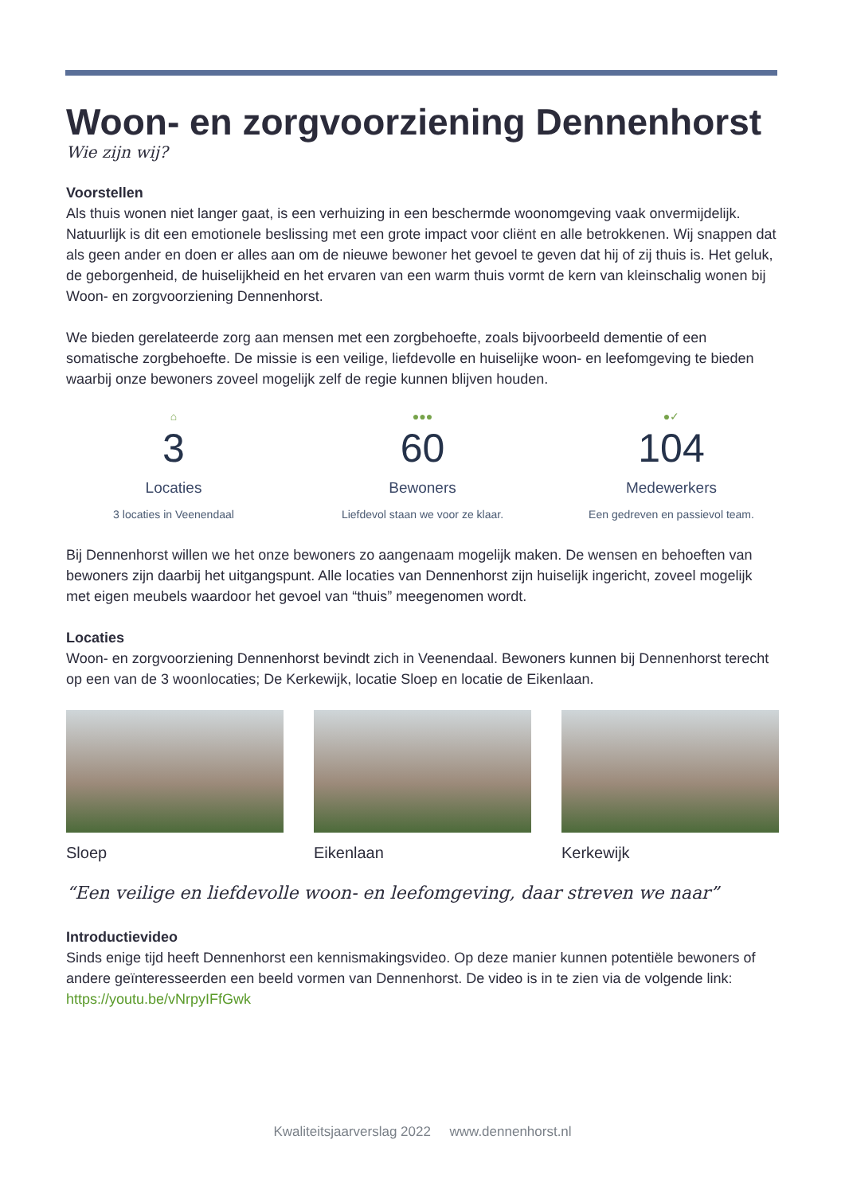Woon- en zorgvoorziening Dennenhorst
Wie zijn wij?
Voorstellen
Als thuis wonen niet langer gaat, is een verhuizing in een beschermde woonomgeving vaak onvermijdelijk. Natuurlijk is dit een emotionele beslissing met een grote impact voor cliënt en alle betrokkenen. Wij snappen dat als geen ander en doen er alles aan om de nieuwe bewoner het gevoel te geven dat hij of zij thuis is. Het geluk, de geborgenheid, de huiselijkheid en het ervaren van een warm thuis vormt de kern van kleinschalig wonen bij Woon- en zorgvoorziening Dennenhorst.
We bieden gerelateerde zorg aan mensen met een zorgbehoefte, zoals bijvoorbeeld dementie of een somatische zorgbehoefte. De missie is een veilige, liefdevolle en huiselijke woon- en leefomgeving te bieden waarbij onze bewoners zoveel mogelijk zelf de regie kunnen blijven houden.
⌂
3
Locaties
3 locaties in Veenendaal
●●●
60
Bewoners
Liefdevol staan we voor ze klaar.
●✓
104
Medewerkers
Een gedreven en passievol team.
Bij Dennenhorst willen we het onze bewoners zo aangenaam mogelijk maken. De wensen en behoeften van bewoners zijn daarbij het uitgangspunt. Alle locaties van Dennenhorst zijn huiselijk ingericht, zoveel mogelijk met eigen meubels waardoor het gevoel van “thuis” meegenomen wordt.
Locaties
Woon- en zorgvoorziening Dennenhorst bevindt zich in Veenendaal. Bewoners kunnen bij Dennenhorst terecht op een van de 3 woonlocaties; De Kerkewijk, locatie Sloep en locatie de Eikenlaan.
Sloep Eikenlaan Kerkewijk
“Een veilige en liefdevolle woon- en leefomgeving, daar streven we naar”
Introductievideo
Sinds enige tijd heeft Dennenhorst een kennismakingsvideo. Op deze manier kunnen potentiële bewoners of andere geïnteresseerden een beeld vormen van Dennenhorst. De video is in te zien via de volgende link: https://youtu.be/vNrpyIFfGwk
Kwaliteitsjaarverslag 2022 www.dennenhorst.nl